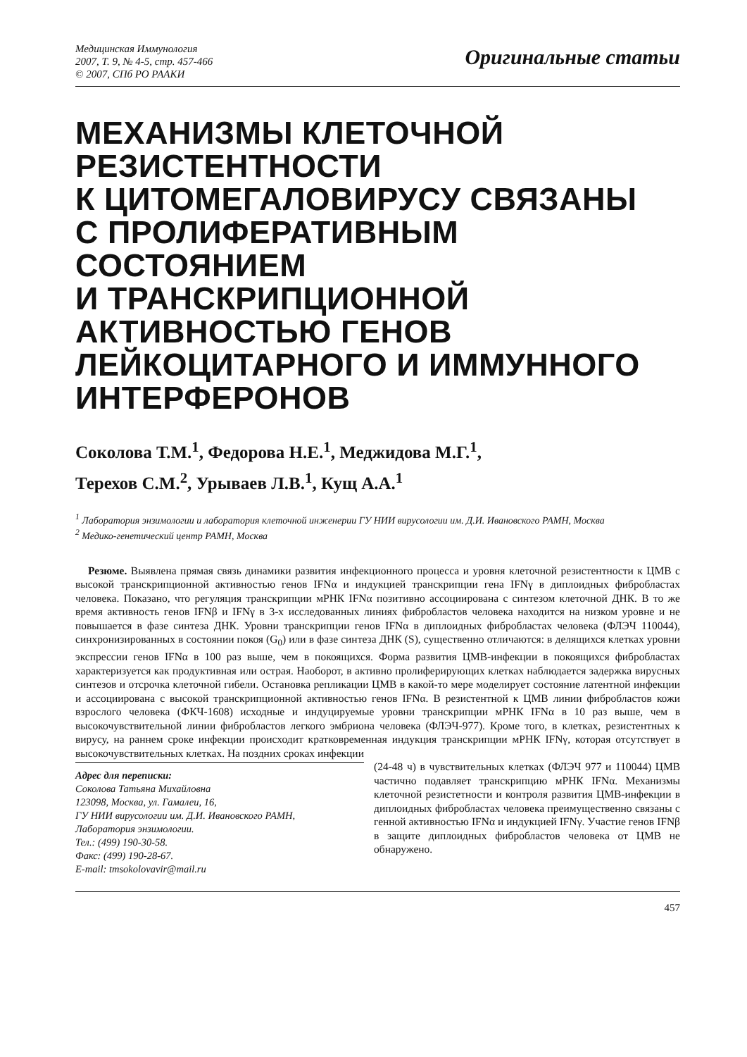Медицинская Иммунология
2007, Т. 9, № 4-5, стр. 457-466
© 2007, СПб РО РААКИ
Оригинальные статьи
МЕХАНИЗМЫ КЛЕТОЧНОЙ РЕЗИСТЕНТНОСТИ
К ЦИТОМЕГАЛОВИРУСУ СВЯЗАНЫ
С ПРОЛИФЕРАТИВНЫМ
СОСТОЯНИЕМ
И ТРАНСКРИПЦИОННОЙ
АКТИВНОСТЬЮ ГЕНОВ
ЛЕЙКОЦИТАРНОГО И ИММУННОГО
ИНТЕРФЕРОНОВ
Соколова Т.М.<sup>1</sup>, Федорова Н.Е.<sup>1</sup>, Меджидова М.Г.<sup>1</sup>,
Терехов С.М.<sup>2</sup>, Урываев Л.В.<sup>1</sup>, Кущ А.А.<sup>1</sup>
<sup>1</sup> Лаборатория энзимологии и лаборатория клеточной инженерии ГУ НИИ вирусологии им. Д.И. Ивановского РАМН, Москва
<sup>2</sup> Медико-генетический центр РАМН, Москва
Резюме. Выявлена прямая связь динамики развития инфекционного процесса и уровня клеточной резистентности к ЦМВ с высокой транскрипционной активностью генов IFNα и индукцией транскрипции гена IFNγ в диплоидных фибробластах человека. Показано, что регуляция транскрипции мРНК IFNα позитивно ассоциирована с синтезом клеточной ДНК. В то же время активность генов IFNβ и IFNγ в 3-х исследованных линиях фибробластов человека находится на низком уровне и не повышается в фазе синтеза ДНК. Уровни транскрипции генов IFNα в диплоидных фибробластах человека (ФЛЭЧ 110044), синхронизированных в состоянии покоя (G<sub>0</sub>) или в фазе синтеза ДНК (S), существенно отличаются: в делящихся клетках уровни экспрессии генов IFNα в 100 раз выше, чем в покоящихся. Форма развития ЦМВ-инфекции в покоящихся фибробластах характеризуется как продуктивная или острая. Наоборот, в активно пролиферирующих клетках наблюдается задержка вирусных синтезов и отсрочка клеточной гибели. Остановка репликации ЦМВ в какой-то мере моделирует состояние латентной инфекции и ассоциирована с высокой транскрипционной активностью генов IFNα. В резистентной к ЦМВ линии фибробластов кожи взрослого человека (ФКЧ-1608) исходные и индуцируемые уровни транскрипции мРНК IFNα в 10 раз выше, чем в высокочувствительной линии фибробластов легкого эмбриона человека (ФЛЭЧ-977). Кроме того, в клетках, резистентных к вирусу, на раннем сроке инфекции происходит кратковременная индукция транскрипции мРНК IFNγ, которая отсутствует в высокочувствительных клетках. На поздних сроках инфекции
Адрес для переписки:
Соколова Татьяна Михайловна
123098, Москва, ул. Гамалеи, 16,
ГУ НИИ вирусологии им. Д.И. Ивановского РАМН,
Лаборатория энзимологии.
Тел.: (499) 190-30-58.
Факс: (499) 190-28-67.
E-mail: tmsokolovavir@mail.ru
(24-48 ч) в чувствительных клетках (ФЛЭЧ 977 и 110044) ЦМВ частично подавляет транскрипцию мРНК IFNα. Механизмы клеточной резистетности и контроля развития ЦМВ-инфекции в диплоидных фибробластах человека преимущественно связаны с генной активностью IFNα и индукцией IFNγ. Участие генов IFNβ в защите диплоидных фибробластов человека от ЦМВ не обнаружено.
457